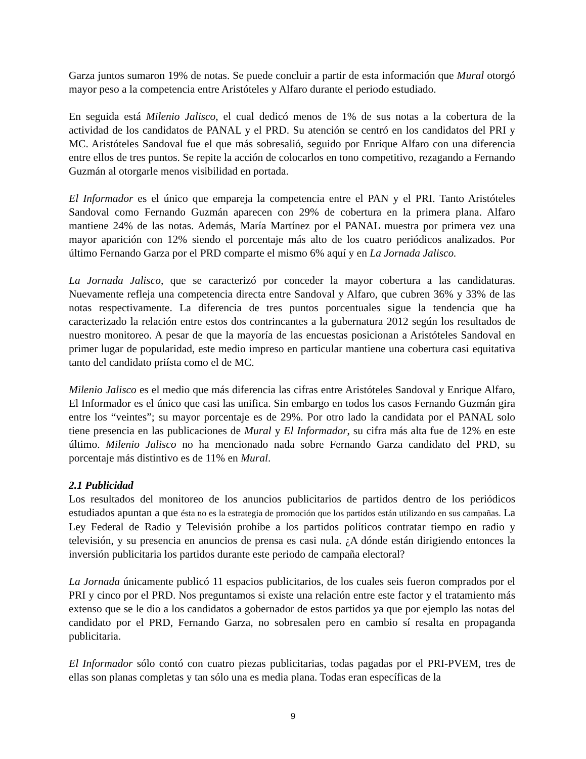Garza juntos sumaron 19% de notas. Se puede concluir a partir de esta información que Mural otorgó mayor peso a la competencia entre Aristóteles y Alfaro durante el periodo estudiado.
En seguida está Milenio Jalisco, el cual dedicó menos de 1% de sus notas a la cobertura de la actividad de los candidatos de PANAL y el PRD. Su atención se centró en los candidatos del PRI y MC. Aristóteles Sandoval fue el que más sobresalió, seguido por Enrique Alfaro con una diferencia entre ellos de tres puntos. Se repite la acción de colocarlos en tono competitivo, rezagando a Fernando Guzmán al otorgarle menos visibilidad en portada.
El Informador es el único que empareja la competencia entre el PAN y el PRI. Tanto Aristóteles Sandoval como Fernando Guzmán aparecen con 29% de cobertura en la primera plana. Alfaro mantiene 24% de las notas. Además, María Martínez por el PANAL muestra por primera vez una mayor aparición con 12% siendo el porcentaje más alto de los cuatro periódicos analizados. Por último Fernando Garza por el PRD comparte el mismo 6% aquí y en La Jornada Jalisco.
La Jornada Jalisco, que se caracterizó por conceder la mayor cobertura a las candidaturas. Nuevamente refleja una competencia directa entre Sandoval y Alfaro, que cubren 36% y 33% de las notas respectivamente. La diferencia de tres puntos porcentuales sigue la tendencia que ha caracterizado la relación entre estos dos contrincantes a la gubernatura 2012 según los resultados de nuestro monitoreo. A pesar de que la mayoría de las encuestas posicionan a Aristóteles Sandoval en primer lugar de popularidad, este medio impreso en particular mantiene una cobertura casi equitativa tanto del candidato priísta como el de MC.
Milenio Jalisco es el medio que más diferencia las cifras entre Aristóteles Sandoval y Enrique Alfaro, El Informador es el único que casi las unifica. Sin embargo en todos los casos Fernando Guzmán gira entre los “veintes”; su mayor porcentaje es de 29%. Por otro lado la candidata por el PANAL solo tiene presencia en las publicaciones de Mural y El Informador, su cifra más alta fue de 12% en este último. Milenio Jalisco no ha mencionado nada sobre Fernando Garza candidato del PRD, su porcentaje más distintivo es de 11% en Mural.
2.1 Publicidad
Los resultados del monitoreo de los anuncios publicitarios de partidos dentro de los periódicos estudiados apuntan a que ésta no es la estrategia de promoción que los partidos están utilizando en sus campañas. La Ley Federal de Radio y Televisión prohíbe a los partidos políticos contratar tiempo en radio y televisión, y su presencia en anuncios de prensa es casi nula. ¿A dónde están dirigiendo entonces la inversión publicitaria los partidos durante este periodo de campaña electoral?
La Jornada únicamente publicó 11 espacios publicitarios, de los cuales seis fueron comprados por el PRI y cinco por el PRD. Nos preguntamos si existe una relación entre este factor y el tratamiento más extenso que se le dio a los candidatos a gobernador de estos partidos ya que por ejemplo las notas del candidato por el PRD, Fernando Garza, no sobresalen pero en cambio sí resalta en propaganda publicitaria.
El Informador sólo contó con cuatro piezas publicitarias, todas pagadas por el PRI-PVEM, tres de ellas son planas completas y tan sólo una es media plana. Todas eran específicas de la
9